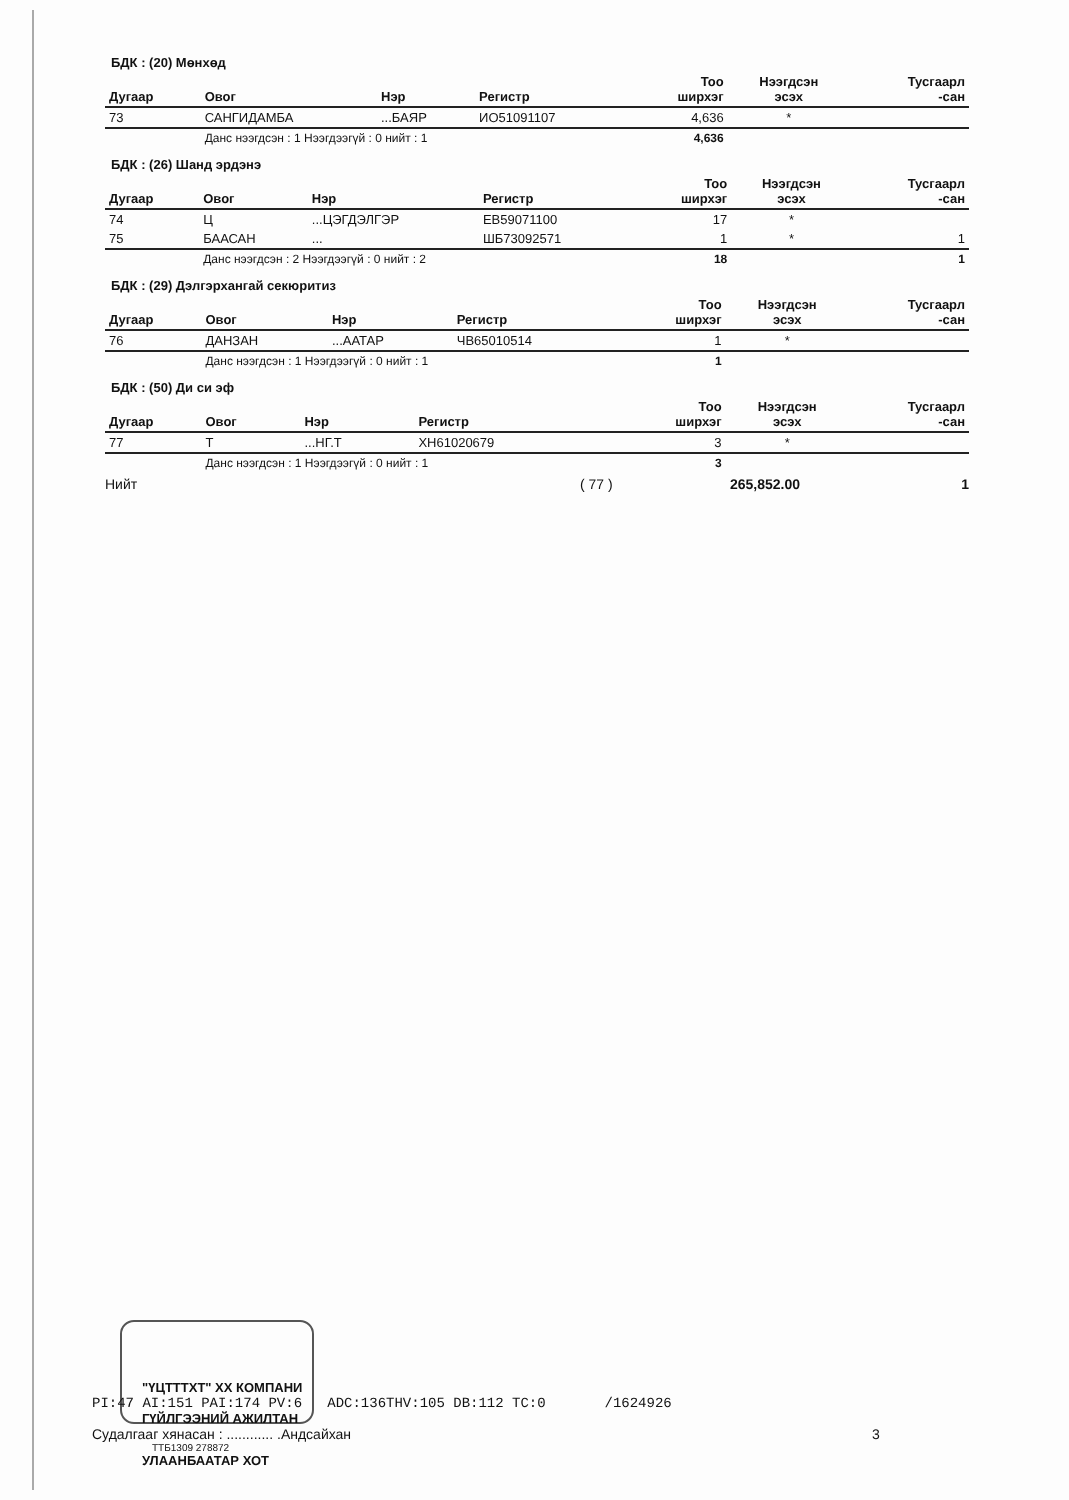БДК : (20) Мөнхөд
| Дугаар | Овог | Нэр | Регистр | Тоо ширхэг | Нээгдсэн эсэх | Тусгаарл -сан |
| --- | --- | --- | --- | --- | --- | --- |
| 73 | САНГИДАМБА | ...БАЯР | ИО51091107 | 4,636 | * | |
| | Данс нээгдсэн : 1 Нээгдээгүй : 0 нийт : 1 | | | 4,636 | | |
БДК : (26) Шанд эрдэнэ
| Дугаар | Овог | Нэр | Регистр | Тоо ширхэг | Нээгдсэн эсэх | Тусгаарл -сан |
| --- | --- | --- | --- | --- | --- | --- |
| 74 | Ц | ...ЦЭГДЭЛГЭР | ЕВ59071100 | 17 | * | |
| 75 | БААСАН | ... | ШБ73092571 | 1 | * | 1 |
| | Данс нээгдсэн : 2 Нээгдээгүй : 0 нийт : 2 | | | 18 | | 1 |
БДК : (29) Дэлгэрхангай секюритиз
| Дугаар | Овог | Нэр | Регистр | Тоо ширхэг | Нээгдсэн эсэх | Тусгаарл -сан |
| --- | --- | --- | --- | --- | --- | --- |
| 76 | ДАНЗАН | ...ААТАР | ЧВ65010514 | 1 | * | |
| | Данс нээгдсэн : 1 Нээгдээгүй : 0 нийт : 1 | | | 1 | | |
БДК : (50) Ди си эф
| Дугаар | Овог | Нэр | Регистр | Тоо ширхэг | Нээгдсэн эсэх | Тусгаарл -сан |
| --- | --- | --- | --- | --- | --- | --- |
| 77 | Т | ...НГ.Т | ХН61020679 | 3 | * | |
| | Данс нээгдсэн : 1 Нээгдээгүй : 0 нийт : 1 | | | 3 | | |
Нийт ( 77 ) 265,852.00 1
"ҮЦТТТХТ" ХХ КОМПАНИ
PI:47 AI:151 PAI:174 PV:6 ADC:136THV:105 DB:112 TC:0 /1624926
ГҮЙЛГЭЭНИЙ АЖИЛТАН
Судалгааг хянасан : ............ .Андсайхан 3
ТТБ1309 278872
УЛААНБААТАР ХОТ